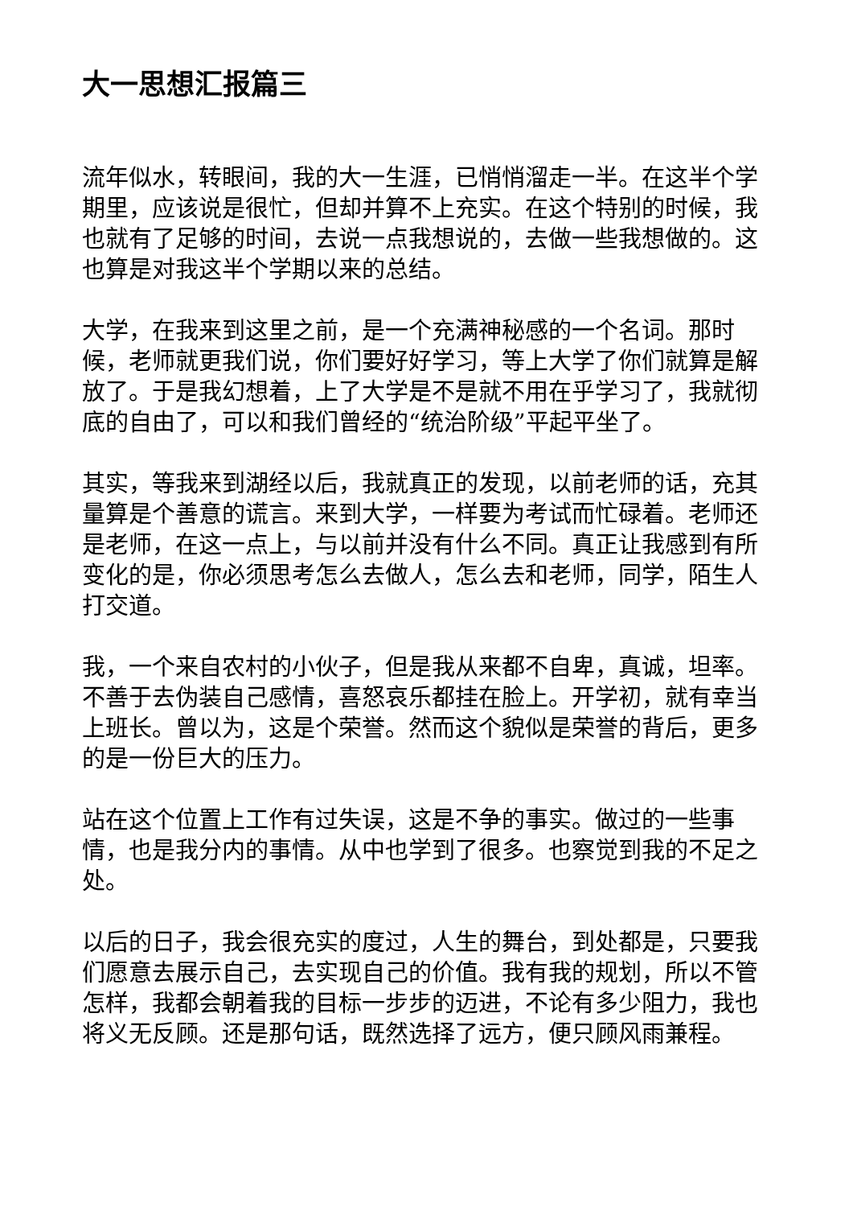大一思想汇报篇三
流年似水，转眼间，我的大一生涯，已悄悄溜走一半。在这半个学期里，应该说是很忙，但却并算不上充实。在这个特别的时候，我也就有了足够的时间，去说一点我想说的，去做一些我想做的。这也算是对我这半个学期以来的总结。
大学，在我来到这里之前，是一个充满神秘感的一个名词。那时候，老师就更我们说，你们要好好学习，等上大学了你们就算是解放了。于是我幻想着，上了大学是不是就不用在乎学习了，我就彻底的自由了，可以和我们曾经的“统治阶级”平起平坐了。
其实，等我来到湖经以后，我就真正的发现，以前老师的话，充其量算是个善意的谎言。来到大学，一样要为考试而忙碌着。老师还是老师，在这一点上，与以前并没有什么不同。真正让我感到有所变化的是，你必须思考怎么去做人，怎么去和老师，同学，陌生人打交道。
我，一个来自农村的小伙子，但是我从来都不自卑，真诚，坦率。不善于去伪装自己感情，喜怒哀乐都挂在脸上。开学初，就有幸当上班长。曾以为，这是个荣誉。然而这个貌似是荣誉的背后，更多的是一份巨大的压力。
站在这个位置上工作有过失误，这是不争的事实。做过的一些事情，也是我分内的事情。从中也学到了很多。也察觉到我的不足之处。
以后的日子，我会很充实的度过，人生的舞台，到处都是，只要我们愿意去展示自己，去实现自己的价值。我有我的规划，所以不管怎样，我都会朝着我的目标一步步的迈进，不论有多少阻力，我也将义无反顾。还是那句话，既然选择了远方，便只顾风雨兼程。